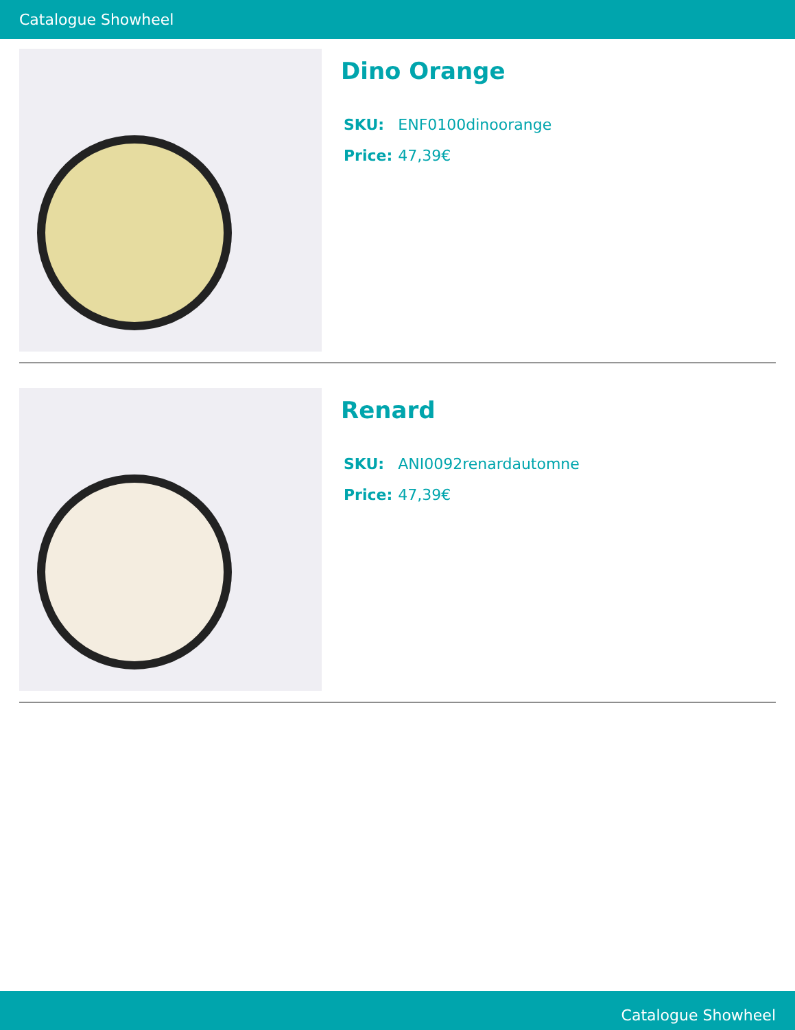Catalogue Showheel
Dino Orange
| SKU: | ENF0100dinoorange |
| Price: | 47,39€ |
Renard
| SKU: | ANI0092renardautomne |
| Price: | 47,39€ |
Catalogue Showheel